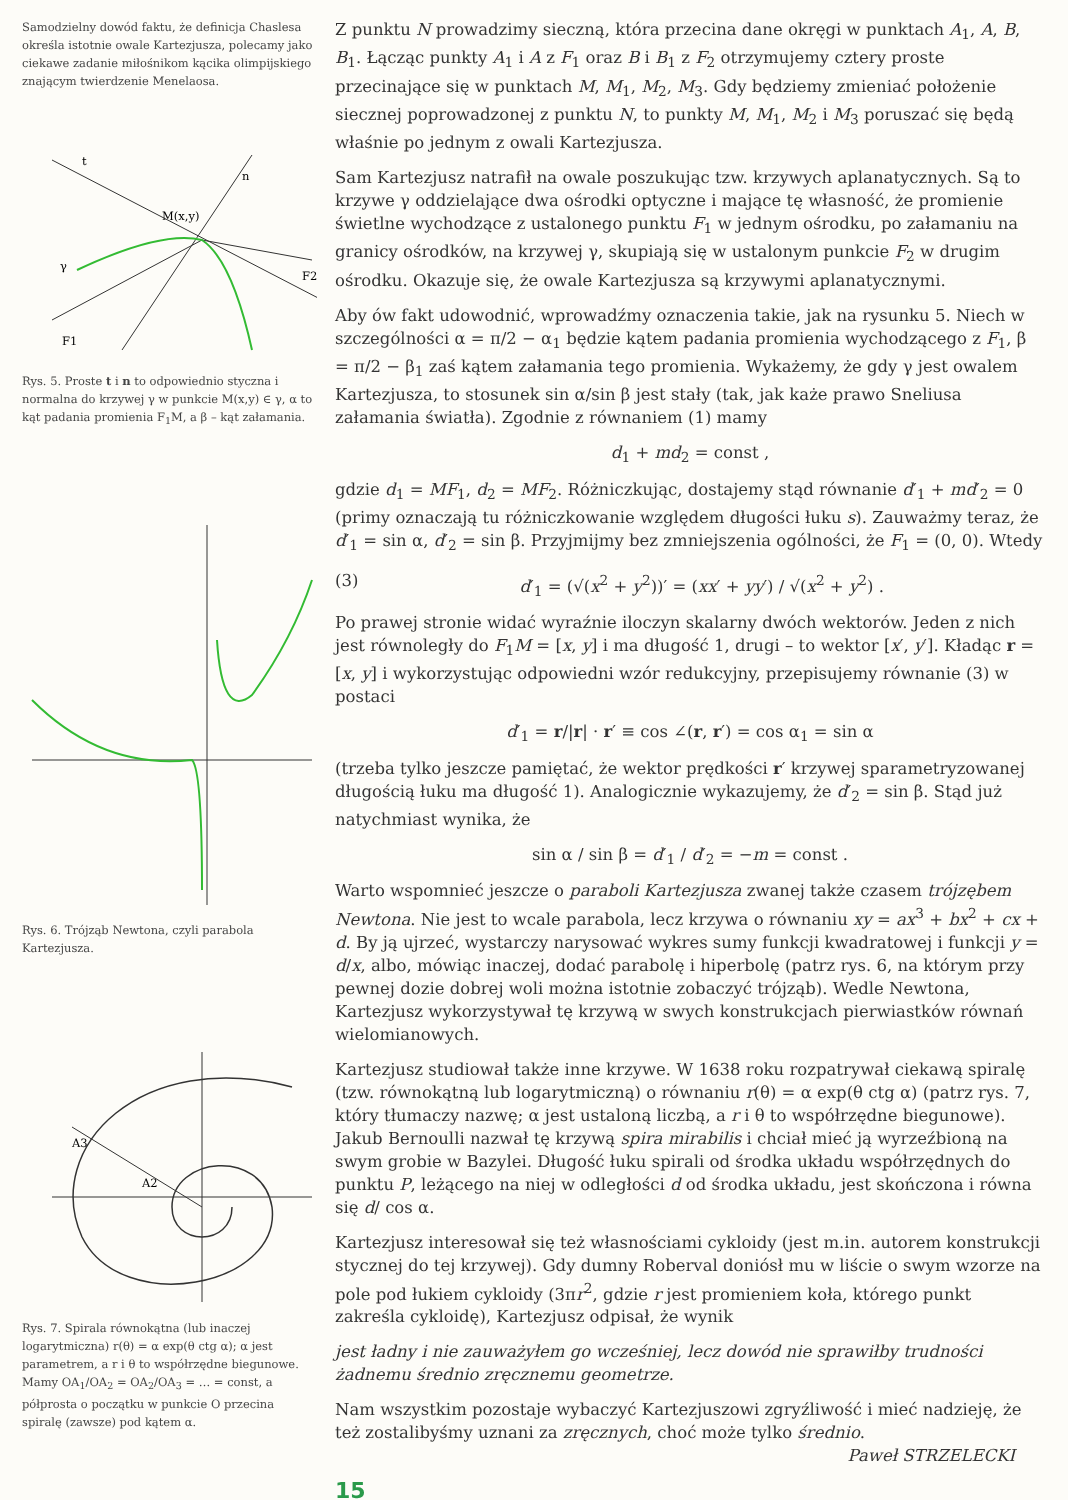Samodzielny dowód faktu, że definicja Chaslesa określa istotnie owale Kartezjusza, polecamy jako ciekawe zadanie miłośnikom kącika olimpijskiego znającym twierdzenie Menelaosa.
t
n
M(x,y)
γ
F1
F2
Rys. 5. Proste t i n to odpowiednio styczna i normalna do krzywej γ w punkcie M(x,y) ∈ γ, α to kąt padania promienia F<sub>1</sub>M, a β – kąt załamania.
Rys. 6. Trójząb Newtona, czyli parabola Kartezjusza.
A3
A2
Rys. 7. Spirala równokątna (lub inaczej logarytmiczna) r(θ) = α exp(θ ctg α); α jest parametrem, a r i θ to współrzędne biegunowe. Mamy OA<sub>1</sub>/OA<sub>2</sub> = OA<sub>2</sub>/OA<sub>3</sub> = … = const, a półprosta o początku w punkcie O przecina spiralę (zawsze) pod kątem α.
Z punktu N prowadzimy sieczną, która przecina dane okręgi w punktach A<sub>1</sub>, A, B, B<sub>1</sub>. Łącząc punkty A<sub>1</sub> i A z F<sub>1</sub> oraz B i B<sub>1</sub> z F<sub>2</sub> otrzymujemy cztery proste przecinające się w punktach M, M<sub>1</sub>, M<sub>2</sub>, M<sub>3</sub>. Gdy będziemy zmieniać położenie siecznej poprowadzonej z punktu N, to punkty M, M<sub>1</sub>, M<sub>2</sub> i M<sub>3</sub> poruszać się będą właśnie po jednym z owali Kartezjusza.
Sam Kartezjusz natrafił na owale poszukując tzw. krzywych aplanatycznych. Są to krzywe γ oddzielające dwa ośrodki optyczne i mające tę własność, że promienie świetlne wychodzące z ustalonego punktu F<sub>1</sub> w jednym ośrodku, po załamaniu na granicy ośrodków, na krzywej γ, skupiają się w ustalonym punkcie F<sub>2</sub> w drugim ośrodku. Okazuje się, że owale Kartezjusza są krzywymi aplanatycznymi.
Aby ów fakt udowodnić, wprowadźmy oznaczenia takie, jak na rysunku 5. Niech w szczególności α = π/2 − α<sub>1</sub> będzie kątem padania promienia wychodzącego z F<sub>1</sub>, β = π/2 − β<sub>1</sub> zaś kątem załamania tego promienia. Wykażemy, że gdy γ jest owalem Kartezjusza, to stosunek sin α/sin β jest stały (tak, jak każe prawo Sneliusa załamania światła). Zgodnie z równaniem (1) mamy
d<sub>1</sub> + md<sub>2</sub> = const ,
gdzie d<sub>1</sub> = MF<sub>1</sub>, d<sub>2</sub> = MF<sub>2</sub>. Różniczkując, dostajemy stąd równanie d′<sub>1</sub> + md′<sub>2</sub> = 0 (primy oznaczają tu różniczkowanie względem długości łuku s). Zauważmy teraz, że d′<sub>1</sub> = sin α, d′<sub>2</sub> = sin β. Przyjmijmy bez zmniejszenia ogólności, że F<sub>1</sub> = (0, 0). Wtedy
(3) d′<sub>1</sub> = (√(x<sup>2</sup> + y<sup>2</sup>))′ = (xx′ + yy′) / √(x<sup>2</sup> + y<sup>2</sup>) .
Po prawej stronie widać wyraźnie iloczyn skalarny dwóch wektorów. Jeden z nich jest równoległy do F<sub>1</sub>M = [x, y] i ma długość 1, drugi – to wektor [x′, y′]. Kładąc r = [x, y] i wykorzystując odpowiedni wzór redukcyjny, przepisujemy równanie (3) w postaci
d′<sub>1</sub> = r/|r| · r′ ≡ cos ∠(r, r′) = cos α<sub>1</sub> = sin α
(trzeba tylko jeszcze pamiętać, że wektor prędkości r′ krzywej sparametryzowanej długością łuku ma długość 1). Analogicznie wykazujemy, że d′<sub>2</sub> = sin β. Stąd już natychmiast wynika, że
sin α / sin β = d′<sub>1</sub> / d′<sub>2</sub> = −m = const .
Warto wspomnieć jeszcze o paraboli Kartezjusza zwanej także czasem trójzębem Newtona. Nie jest to wcale parabola, lecz krzywa o równaniu xy = ax<sup>3</sup> + bx<sup>2</sup> + cx + d. By ją ujrzeć, wystarczy narysować wykres sumy funkcji kwadratowej i funkcji y = d/x, albo, mówiąc inaczej, dodać parabolę i hiperbolę (patrz rys. 6, na którym przy pewnej dozie dobrej woli można istotnie zobaczyć trójząb). Wedle Newtona, Kartezjusz wykorzystywał tę krzywą w swych konstrukcjach pierwiastków równań wielomianowych.
Kartezjusz studiował także inne krzywe. W 1638 roku rozpatrywał ciekawą spiralę (tzw. równokątną lub logarytmiczną) o równaniu r(θ) = α exp(θ ctg α) (patrz rys. 7, który tłumaczy nazwę; α jest ustaloną liczbą, a r i θ to współrzędne biegunowe). Jakub Bernoulli nazwał tę krzywą spira mirabilis i chciał mieć ją wyrzeźbioną na swym grobie w Bazylei. Długość łuku spirali od środka układu współrzędnych do punktu P, leżącego na niej w odległości d od środka układu, jest skończona i równa się d/ cos α.
Kartezjusz interesował się też własnościami cykloidy (jest m.in. autorem konstrukcji stycznej do tej krzywej). Gdy dumny Roberval doniósł mu w liście o swym wzorze na pole pod łukiem cykloidy (3πr<sup>2</sup>, gdzie r jest promieniem koła, którego punkt zakreśla cykloidę), Kartezjusz odpisał, że wynik
jest ładny i nie zauważyłem go wcześniej, lecz dowód nie sprawiłby trudności żadnemu średnio zręcznemu geometrze.
Nam wszystkim pozostaje wybaczyć Kartezjuszowi zgryźliwość i mieć nadzieję, że też zostalibyśmy uznani za zręcznych, choć może tylko średnio.
Paweł STRZELECKI
15